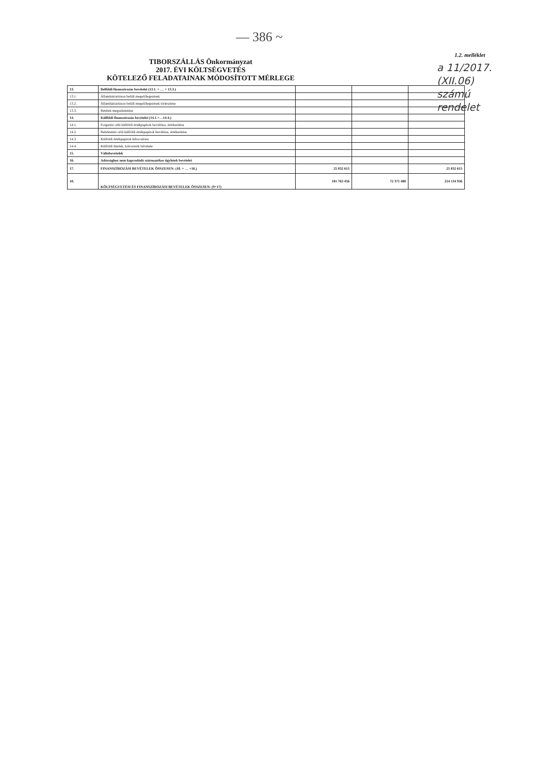— 386 ~
1.2. melléklet
TIBORSZÁLLÁS Önkormányzat
2017. ÉVI KÖLTSÉGVETÉS
KÖTELEZŐ FELADATAINAK MÓDOSÍTOTT MÉRLEGE
a 11/2017.
(XII.06)
számú
rendelet
| 13. | Belföldi finanszírozás bevételei (13.1. + … + 13.3.) | | | |
| 13.1. | Államháztartáson belüli megelőlegezések | | | |
| 13.2. | Államháztartáson belüli megelőlegezések törlesztése | | | |
| 13.3. | Betétek megszüntetése | | | |
| 14. | Külföldi finanszírozás bevételei (14.1.+…14.4.) | | | |
| 14.1. | Forgatási célú külföldi értékpapírok beváltása, értékesítése | | | |
| 14.2. | Befektetési célú külföldi értékpapírok beváltása, értékesítése | | | |
| 14.3. | Külföldi értékpapírok kibocsátása | | | |
| 14.4. | Külföldi hitelek, kölcsönök felvétele | | | |
| 15. | Váltóbevételek | | | |
| 16. | Adóssághoz nem kapcsolódó származékos ügyletek bevételei | | | |
| 17. | FINANSZÍROZÁSI BEVÉTELEK ÖSSZESEN: (10. + … +16.) | 25 832 615 | | 25 832 615 |
| 18. | KÖLTSÉGVETÉSI ÉS FINANSZÍROZÁSI BEVÉTELEK ÖSSZESEN: (9+17) | 181 763 456 | 72 371 480 | 254 134 936 |